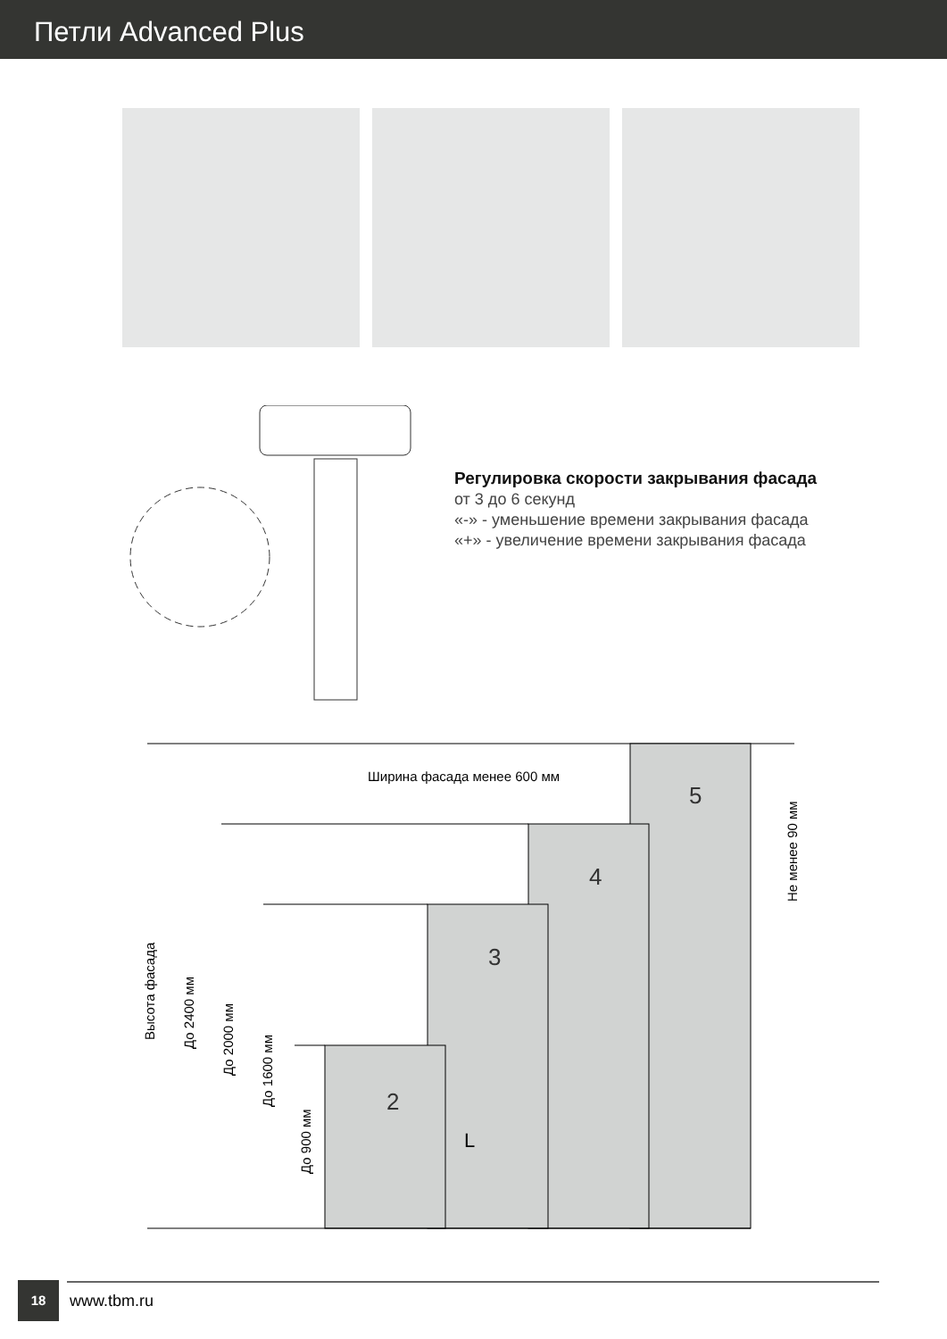Петли Advanced Plus
Регулировка скорости закрывания фасада
от 3 до 6 секунд
«-» - уменьшение времени закрывания фасада
«+» - увеличение времени закрывания фасада
Ширина фасада менее 600 мм
5
4
3
2
L
Высота фасада
До 2400 мм
До 2000 мм
До 1600 мм
До 900 мм
Не менее 90 мм
18
www.tbm.ru